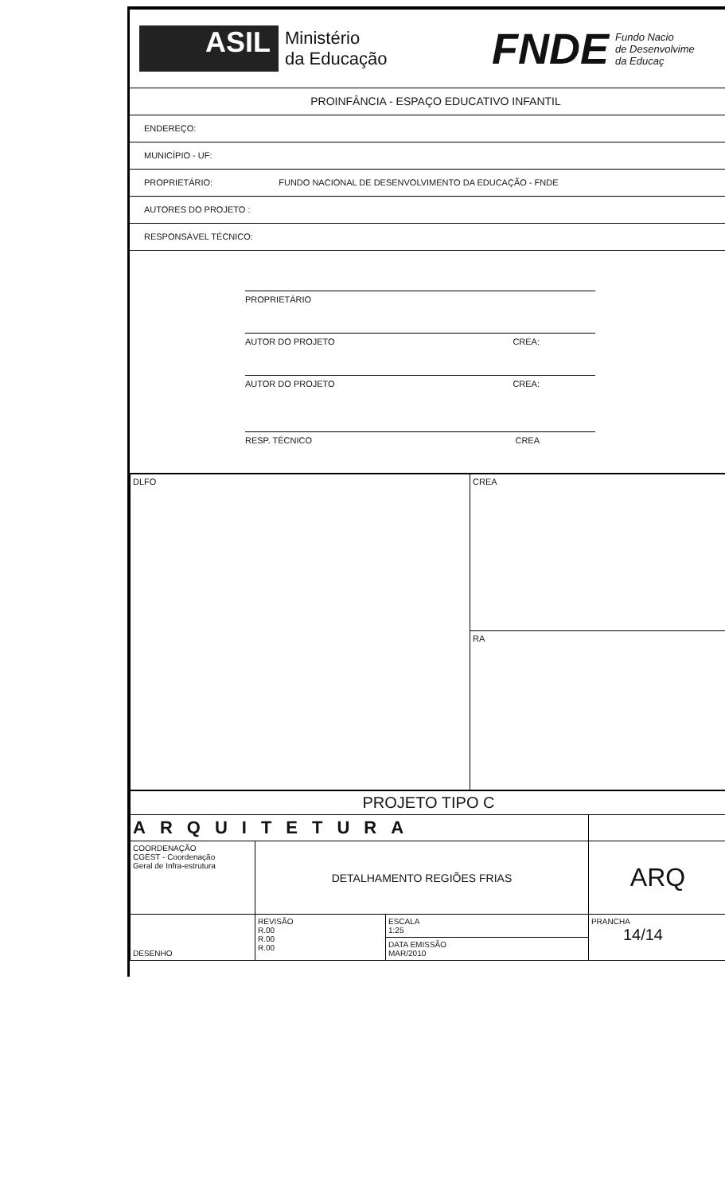ASIL
Ministério
da Educação
FNDE
Fundo Nacio
de Desenvolvime
da Educaç
PROINFÂNCIA - ESPAÇO EDUCATIVO INFANTIL
ENDEREÇO:
MUNICÍPIO - UF:
PROPRIETÁRIO: FUNDO NACIONAL DE DESENVOLVIMENTO DA EDUCAÇÃO - FNDE
AUTORES DO PROJETO :
RESPONSÁVEL TÉCNICO:
PROPRIETÁRIO
AUTOR DO PROJETO CREA:
AUTOR DO PROJETO CREA:
RESP. TÉCNICO CREA
| DLFO | CREA |
| | RA |
| PROJETO TIPO C | | | |
| ARQUITETURA | | | |
| COORDENAÇÃO CGEST - Coordenação Geral de Infra-estrutura | DETALHAMENTO REGIÕES FRIAS | | ARQ |
| DESENHO | REVISÃO R.00 R.00 R.00 | ESCALA 1:25 | PRANCHA 14/14 |
| | | DATA EMISSÃO MAR/2010 | |